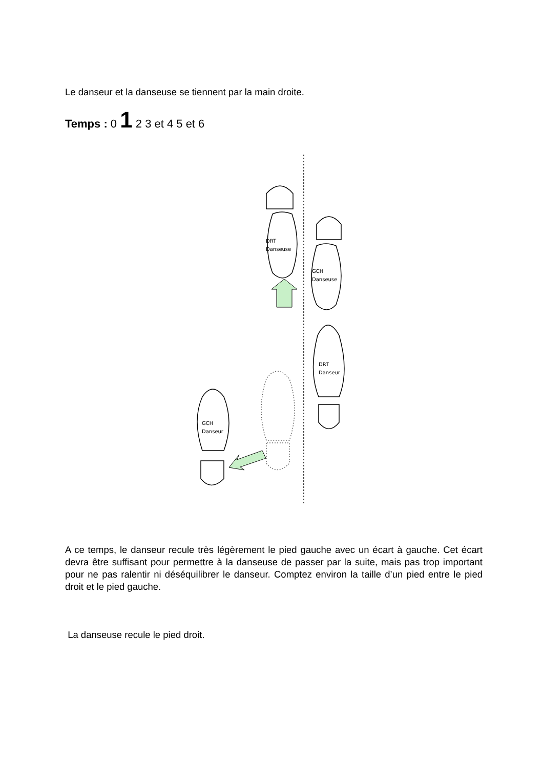Le danseur et la danseuse se tiennent par la main droite.
Temps : 0 1 2 3 et 4 5 et 6
DRT
Danseuse
GCH
Danseuse
DRT
Danseur
GCH
Danseur
A ce temps, le danseur recule très légèrement le pied gauche avec un écart à gauche. Cet écart devra être suffisant pour permettre à la danseuse de passer par la suite, mais pas trop important pour ne pas ralentir ni déséquilibrer le danseur. Comptez environ la taille d’un pied entre le pied droit et le pied gauche.
La danseuse recule le pied droit.